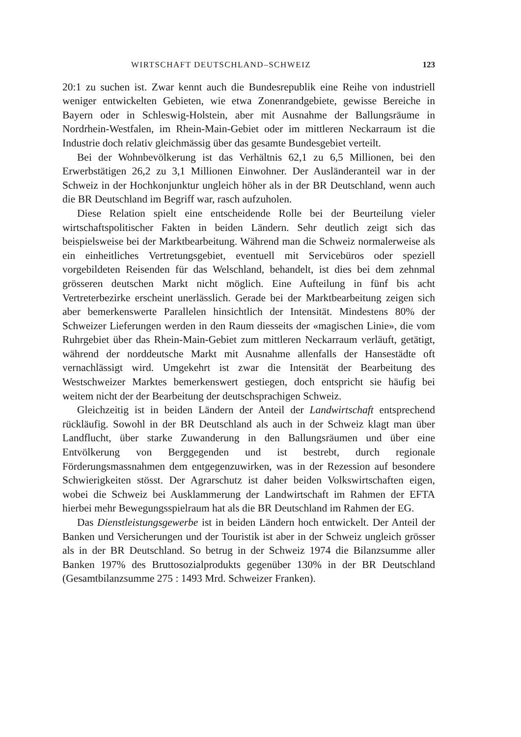WIRTSCHAFT DEUTSCHLAND–SCHWEIZ 123
20:1 zu suchen ist. Zwar kennt auch die Bundesrepublik eine Reihe von industriell weniger entwickelten Gebieten, wie etwa Zonenrandgebiete, gewisse Bereiche in Bayern oder in Schleswig-Holstein, aber mit Ausnahme der Ballungsräume in Nordrhein-Westfalen, im Rhein-Main-Gebiet oder im mittleren Neckarraum ist die Industrie doch relativ gleichmässig über das gesamte Bundesgebiet verteilt.
Bei der Wohnbevölkerung ist das Verhältnis 62,1 zu 6,5 Millionen, bei den Erwerbstätigen 26,2 zu 3,1 Millionen Einwohner. Der Ausländeranteil war in der Schweiz in der Hochkonjunktur ungleich höher als in der BR Deutschland, wenn auch die BR Deutschland im Begriff war, rasch aufzuholen.
Diese Relation spielt eine entscheidende Rolle bei der Beurteilung vieler wirtschaftspolitischer Fakten in beiden Ländern. Sehr deutlich zeigt sich das beispielsweise bei der Marktbearbeitung. Während man die Schweiz normalerweise als ein einheitliches Vertretungsgebiet, eventuell mit Servicebüros oder speziell vorgebildeten Reisenden für das Welschland, behandelt, ist dies bei dem zehnmal grösseren deutschen Markt nicht möglich. Eine Aufteilung in fünf bis acht Vertreterbezirke erscheint unerlässlich. Gerade bei der Marktbearbeitung zeigen sich aber bemerkenswerte Parallelen hinsichtlich der Intensität. Mindestens 80% der Schweizer Lieferungen werden in den Raum diesseits der «magischen Linie», die vom Ruhrgebiet über das Rhein-Main-Gebiet zum mittleren Neckarraum verläuft, getätigt, während der norddeutsche Markt mit Ausnahme allenfalls der Hansestädte oft vernachlässigt wird. Umgekehrt ist zwar die Intensität der Bearbeitung des Westschweizer Marktes bemerkenswert gestiegen, doch entspricht sie häufig bei weitem nicht der der Bearbeitung der deutschsprachigen Schweiz.
Gleichzeitig ist in beiden Ländern der Anteil der Landwirtschaft entsprechend rückläufig. Sowohl in der BR Deutschland als auch in der Schweiz klagt man über Landflucht, über starke Zuwanderung in den Ballungsräumen und über eine Entvölkerung von Berggegenden und ist bestrebt, durch regionale Förderungsmassnahmen dem entgegenzuwirken, was in der Rezession auf besondere Schwierigkeiten stösst. Der Agrarschutz ist daher beiden Volkswirtschaften eigen, wobei die Schweiz bei Ausklammerung der Landwirtschaft im Rahmen der EFTA hierbei mehr Bewegungsspielraum hat als die BR Deutschland im Rahmen der EG.
Das Dienstleistungsgewerbe ist in beiden Ländern hoch entwickelt. Der Anteil der Banken und Versicherungen und der Touristik ist aber in der Schweiz ungleich grösser als in der BR Deutschland. So betrug in der Schweiz 1974 die Bilanzsumme aller Banken 197% des Bruttosozialprodukts gegenüber 130% in der BR Deutschland (Gesamtbilanzsumme 275 : 1493 Mrd. Schweizer Franken).